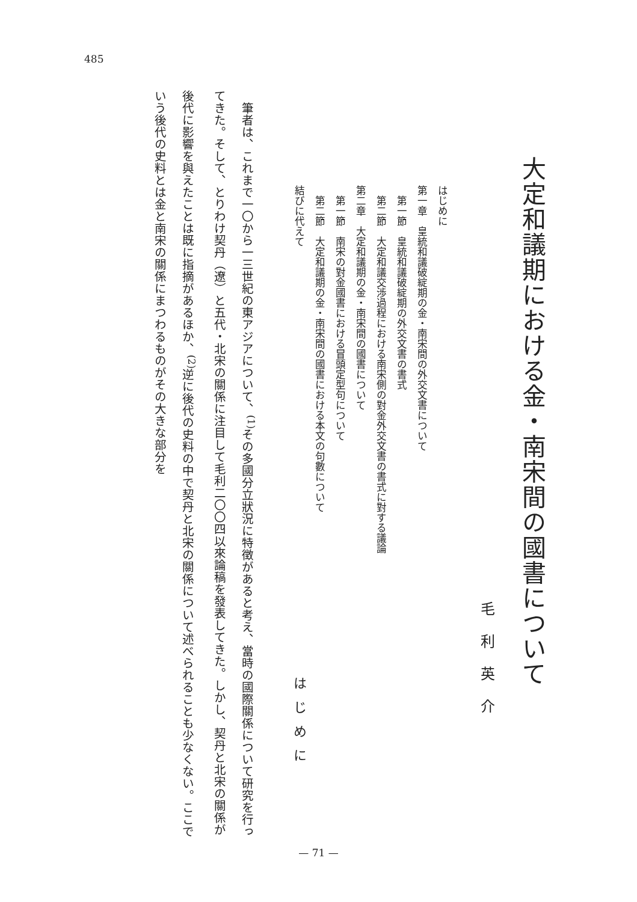485
大定和議期における金・南宋間の國書について
毛利英介
はじめに
第一章　皇統和議破綻期の金・南宋間の外交文書について
　第一節　皇統和議破綻期の外交文書の書式
　第二節　大定和議交渉過程における南宋側の對金外交文書の書式に對する議論
第二章　大定和議期の金・南宋間の國書について
　第一節　南宋の對金國書における冒頭定型句について
　第二節　大定和議期の金・南宋間の國書における本文の句數について
結びに代えて
はじめに
　筆者は、これまで一〇から一三世紀の東アジアについて、<sup>(1)</sup>その多國分立狀況に特徴があると考え、當時の國際關係について研究を行ってきた。そして、とりわけ契丹（遼）と五代・北宋の關係に注目して毛利二〇〇四以來論稿を發表してきた。しかし、契丹と北宋の關係が後代に影響を與えたことは既に指摘があるほか、<sup>(2)</sup>逆に後代の史料の中で契丹と北宋の關係について述べられることも少なくない。ここでいう後代の史料とは金と南宋の關係にまつわるものがその大きな部分を
— 71 —